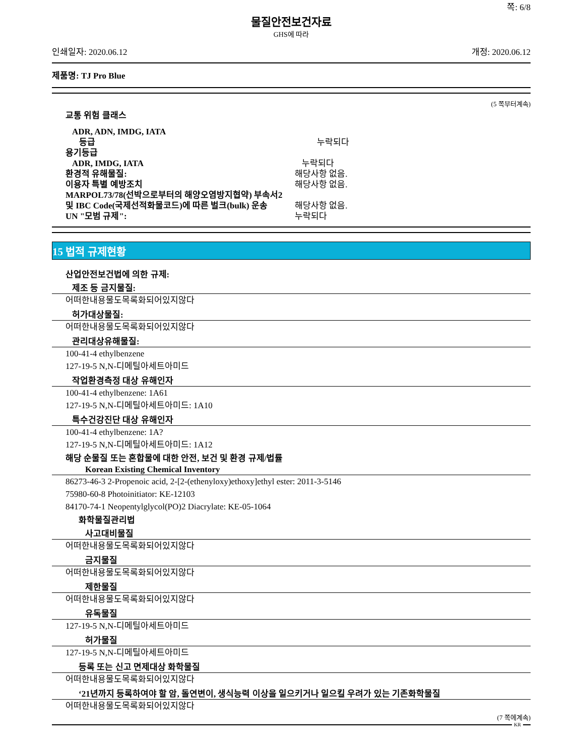쪽: 6/8
물질안전보건자료
GHS에 따라
인쇄일자: 2020.06.12 개정: 2020.06.12
제품명: TJ Pro Blue
(5 쪽부터계속)
교통 위험 클래스
ADR, ADN, IMDG, IATA
등급 누락되다
용기등급
ADR, IMDG, IATA 누락되다
환경적 유해물질: 해당사항 없음.
이용자 특별 예방조치 해당사항 없음.
MARPOL73/78(선박으로부터의 해양오염방지협약) 부속서2
및 IBC Code(국제선적화물코드)에 따른 벌크(bulk) 운송 해당사항 없음.
UN "모범 규제": 누락되다
15 법적 규제현황
산업안전보건법에 의한 규제:
제조 등 금지물질:
어떠한내용물도목록화되어있지않다
허가대상물질:
어떠한내용물도목록화되어있지않다
관리대상유해물질:
100-41-4 ethylbenzene
127-19-5 N,N-디메틸아세트아미드
작업환경측정 대상 유해인자
100-41-4 ethylbenzene: 1A61
127-19-5 N,N-디메틸아세트아미드: 1A10
특수건강진단 대상 유해인자
100-41-4 ethylbenzene: 1A?
127-19-5 N,N-디메틸아세트아미드: 1A12
해당 순물질 또는 혼합물에 대한 안전, 보건 및 환경 규제/법률
Korean Existing Chemical Inventory
86273-46-3 2-Propenoic acid, 2-[2-(ethenyloxy)ethoxy]ethyl ester: 2011-3-5146
75980-60-8 Photoinitiator: KE-12103
84170-74-1 Neopentylglycol(PO)2 Diacrylate: KE-05-1064
화학물질관리법
사고대비물질
어떠한내용물도목록화되어있지않다
금지물질
어떠한내용물도목록화되어있지않다
제한물질
어떠한내용물도목록화되어있지않다
유독물질
127-19-5 N,N-디메틸아세트아미드
허가물질
127-19-5 N,N-디메틸아세트아미드
등록 또는 신고 면제대상 화학물질
어떠한내용물도목록화되어있지않다
‘21년까지 등록하여야 할 암, 돌연변이, 생식능력 이상을 일으키거나 일으킬 우려가 있는 기존화학물질
어떠한내용물도목록화되어있지않다
(7 쪽에계속)
KR